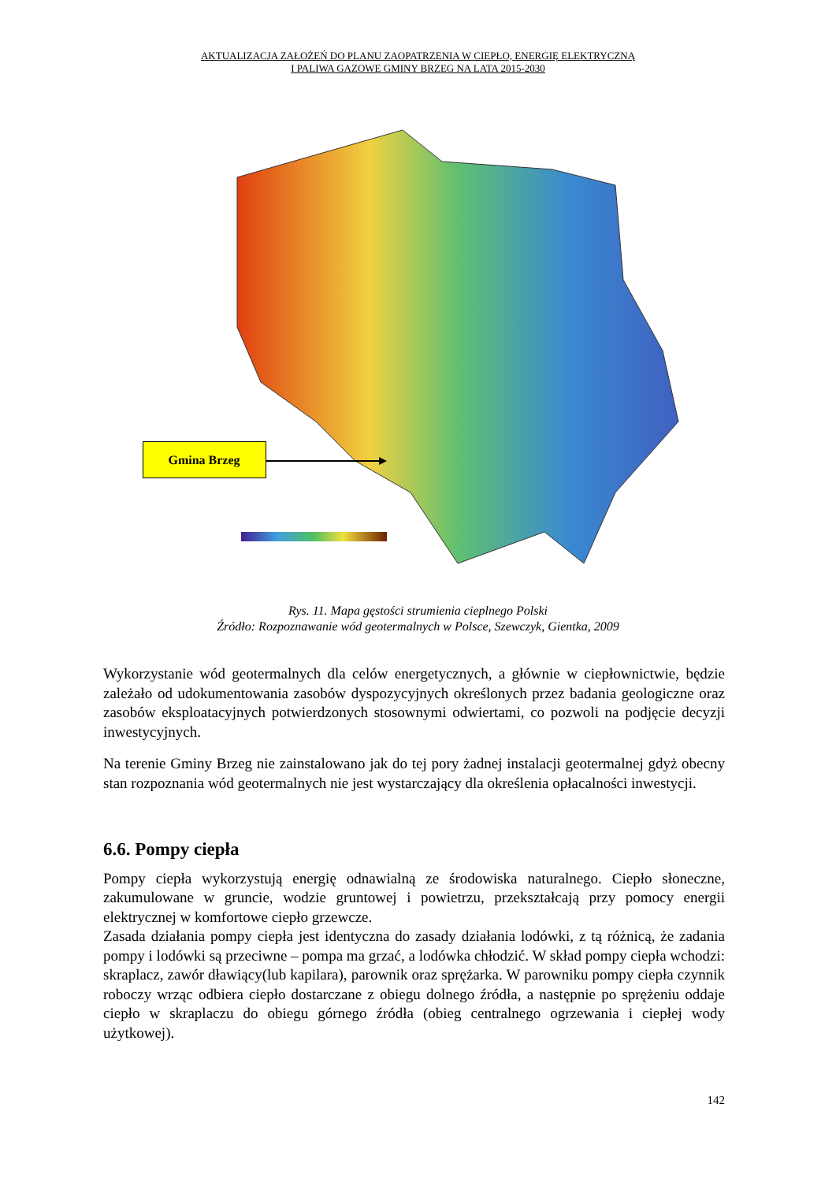AKTUALIZACJA ZAŁOŻEŃ DO PLANU ZAOPATRZENIA W CIEPŁO, ENERGIĘ ELEKTRYCZNĄ
I PALIWA GAZOWE GMINY BRZEG NA LATA 2015-2030
Gmina Brzeg
Rys. 11. Mapa gęstości strumienia cieplnego Polski
Źródło: Rozpoznawanie wód geotermalnych w Polsce, Szewczyk, Gientka, 2009
Wykorzystanie wód geotermalnych dla celów energetycznych, a głównie w ciepłownictwie, będzie zależało od udokumentowania zasobów dyspozycyjnych określonych przez badania geologiczne oraz zasobów eksploatacyjnych potwierdzonych stosownymi odwiertami, co pozwoli na podjęcie decyzji inwestycyjnych.
Na terenie Gminy Brzeg nie zainstalowano jak do tej pory żadnej instalacji geotermalnej gdyż obecny stan rozpoznania wód geotermalnych nie jest wystarczający dla określenia opłacalności inwestycji.
6.6. Pompy ciepła
Pompy ciepła wykorzystują energię odnawialną ze środowiska naturalnego. Ciepło słoneczne, zakumulowane w gruncie, wodzie gruntowej i powietrzu, przekształcają przy pomocy energii elektrycznej w komfortowe ciepło grzewcze.
Zasada działania pompy ciepła jest identyczna do zasady działania lodówki, z tą różnicą, że zadania pompy i lodówki są przeciwne – pompa ma grzać, a lodówka chłodzić. W skład pompy ciepła wchodzi: skraplacz, zawór dławiący(lub kapilara), parownik oraz sprężarka. W parowniku pompy ciepła czynnik roboczy wrząc odbiera ciepło dostarczane z obiegu dolnego źródła, a następnie po sprężeniu oddaje ciepło w skraplaczu do obiegu górnego źródła (obieg centralnego ogrzewania i ciepłej wody użytkowej).
142